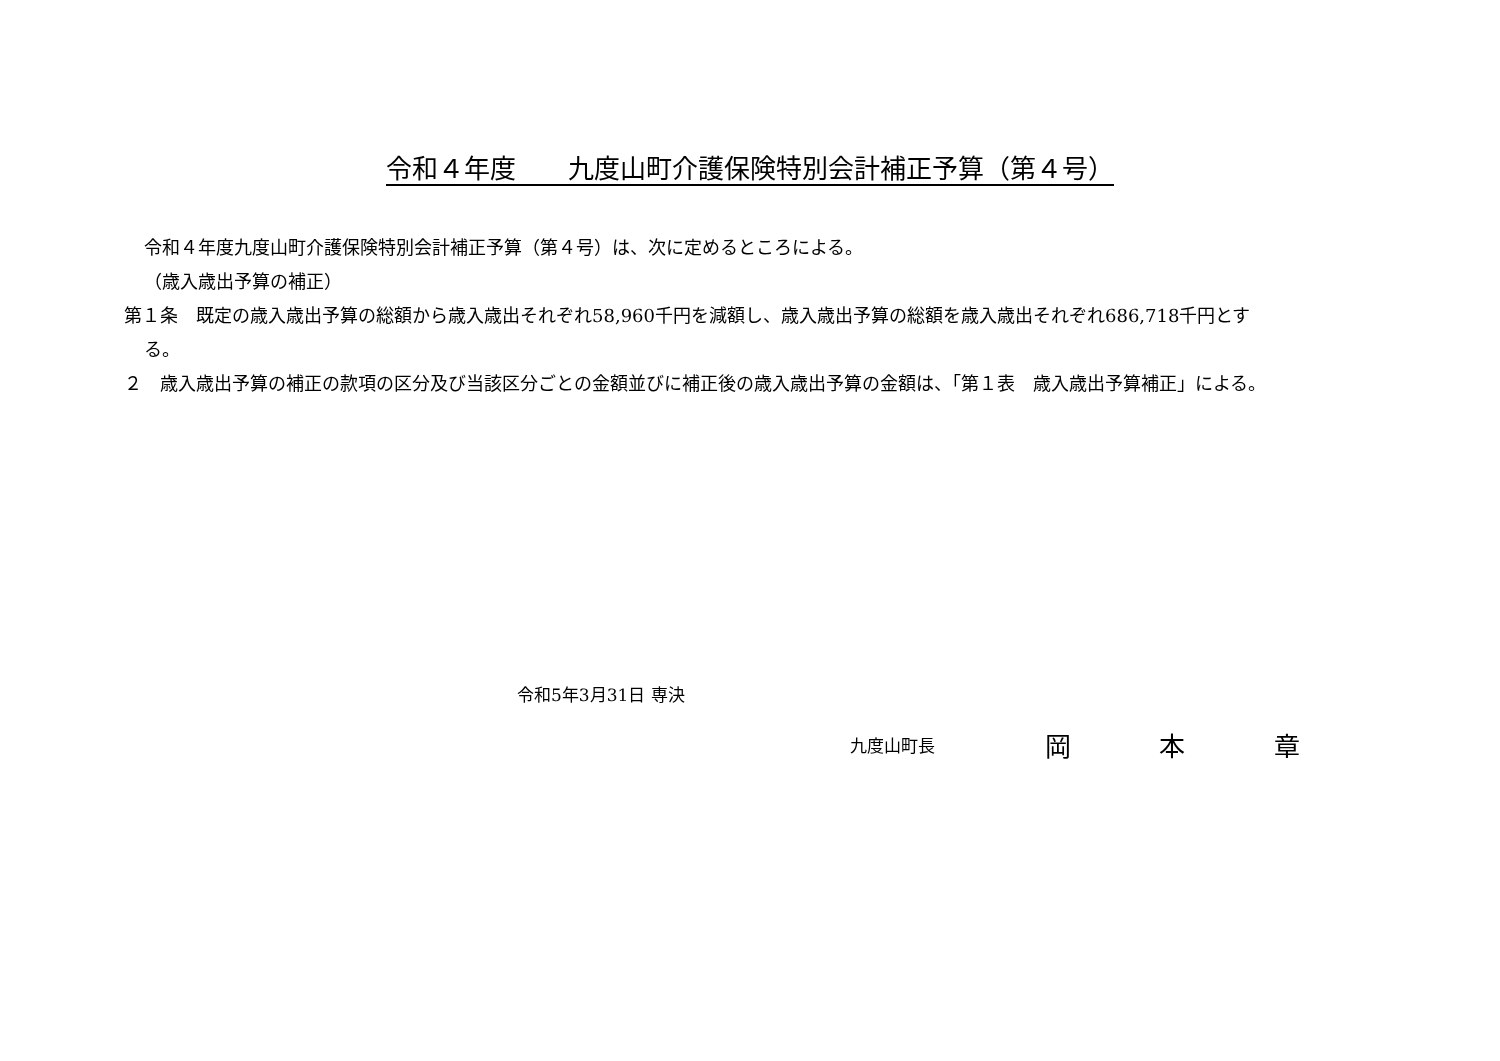令和４年度　　九度山町介護保険特別会計補正予算（第４号）
令和４年度九度山町介護保険特別会計補正予算（第４号）は、次に定めるところによる。
（歳入歳出予算の補正）
第１条　既定の歳入歳出予算の総額から歳入歳出それぞれ58,960千円を減額し、歳入歳出予算の総額を歳入歳出それぞれ686,718千円とする。
２　歳入歳出予算の補正の款項の区分及び当該区分ごとの金額並びに補正後の歳入歳出予算の金額は、「第１表　歳入歳出予算補正」による。
令和5年3月31日 専決
九度山町長 岡 本 章